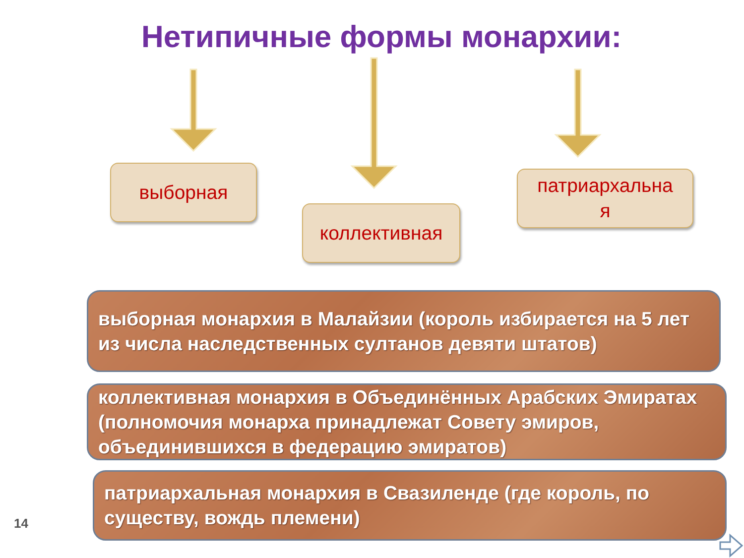Нетипичные формы монархии:
выборная
коллективная
патриархальна
я
выборная монархия в Малайзии (король избирается на 5 лет из числа наследственных султанов девяти штатов)
коллективная монархия в Объединённых Арабских Эмиратах (полномочия монарха принадлежат Совету эмиров, объединившихся в федерацию эмиратов)
патриархальная монархия в Свазиленде (где король, по существу, вождь племени)
14